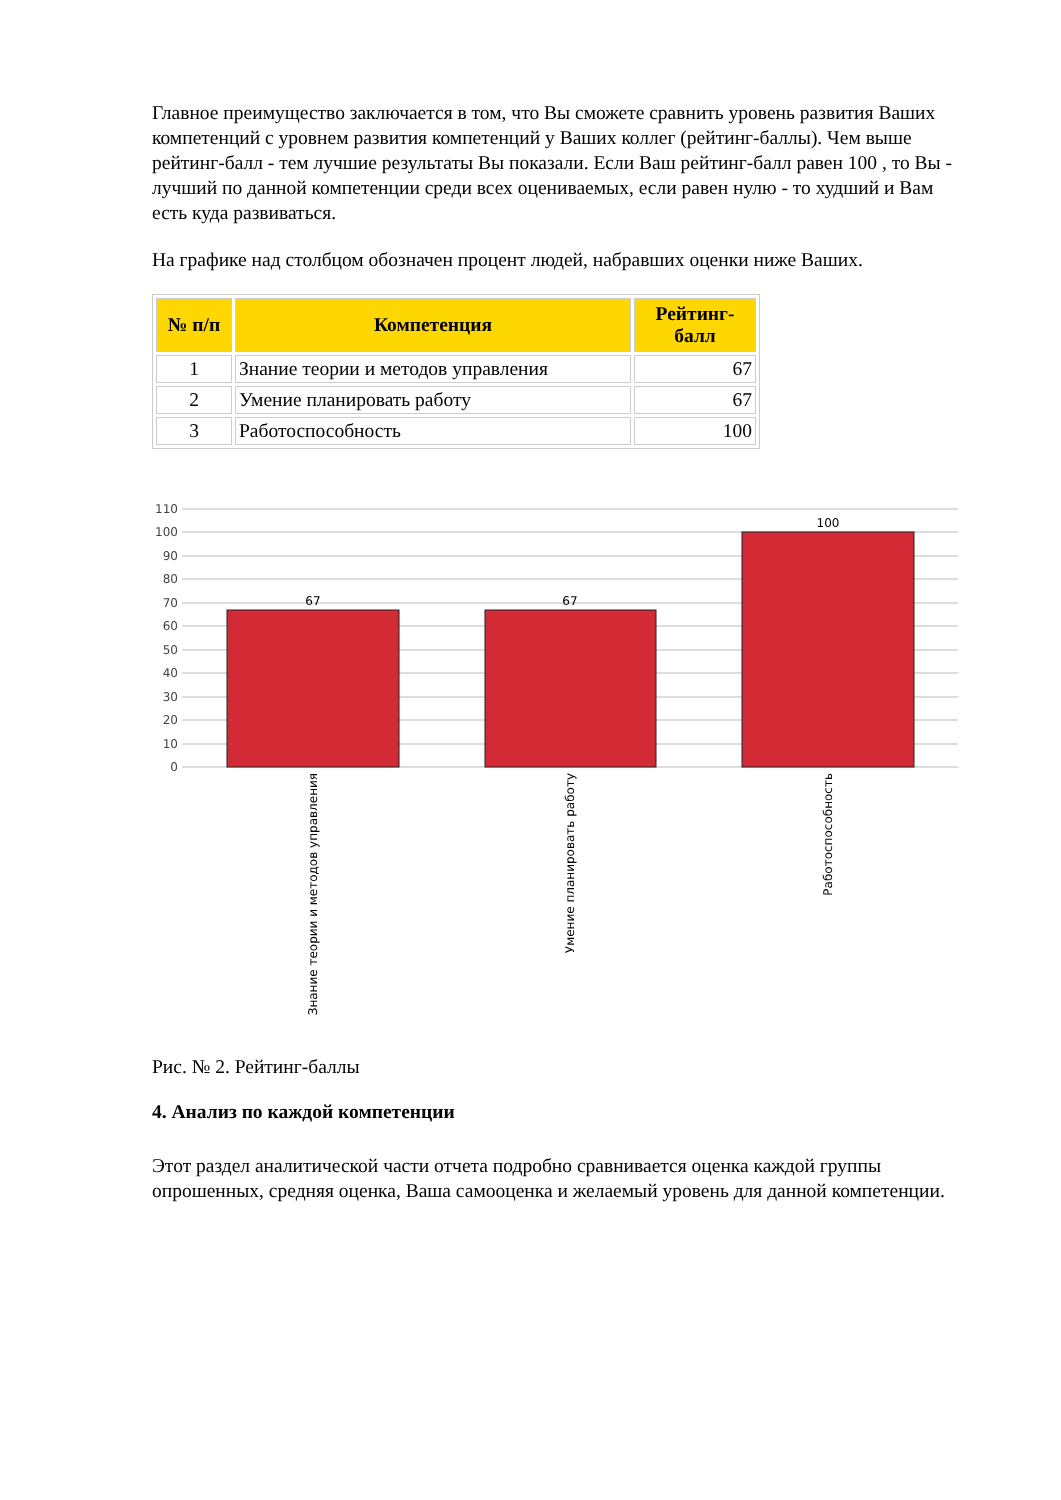Главное преимущество заключается в том, что Вы сможете сравнить уровень развития Ваших компетенций с уровнем развития компетенций у Ваших коллег (рейтинг-баллы). Чем выше рейтинг-балл - тем лучшие результаты Вы показали. Если Ваш рейтинг-балл равен 100 , то Вы - лучший по данной компетенции среди всех оцениваемых, если равен нулю - то худший и Вам есть куда развиваться.
На графике над столбцом обозначен процент людей, набравших оценки ниже Ваших.
| № п/п | Компетенция | Рейтинг-балл |
| --- | --- | --- |
| 1 | Знание теории и методов управления | 67 |
| 2 | Умение планировать работу | 67 |
| 3 | Работоспособность | 100 |
110
100
90
80
70
60
50
40
30
20
10
0
67
67
100
Знание теории и методов управления
Умение планировать работу
Работоспособность
Рис. № 2. Рейтинг-баллы
4. Анализ по каждой компетенции
Этот раздел аналитической части отчета подробно сравнивается оценка каждой группы опрошенных, средняя оценка, Ваша самооценка и желаемый уровень для данной компетенции.